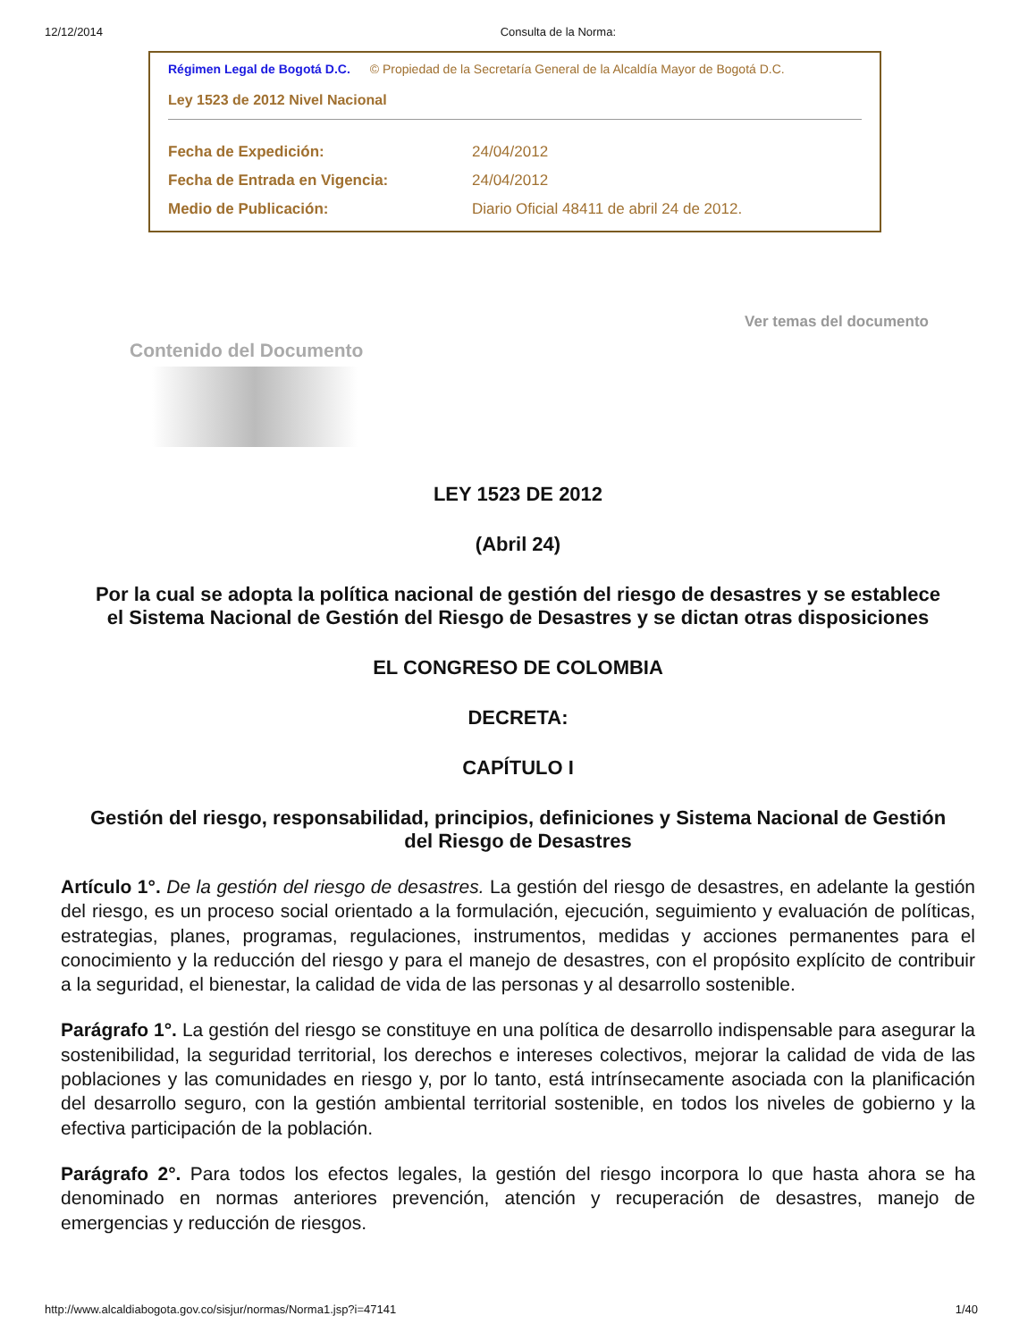12/12/2014 Consulta de la Norma:
Régimen Legal de Bogotá D.C. © Propiedad de la Secretaría General de la Alcaldía Mayor de Bogotá D.C.
Ley 1523 de 2012 Nivel Nacional
| Fecha de Expedición: | 24/04/2012 |
| Fecha de Entrada en Vigencia: | 24/04/2012 |
| Medio de Publicación: | Diario Oficial 48411 de abril 24 de 2012. |
Ver temas del documento
Contenido del Documento
LEY 1523 DE 2012
(Abril 24)
Por la cual se adopta la política nacional de gestión del riesgo de desastres y se establece el Sistema Nacional de Gestión del Riesgo de Desastres y se dictan otras disposiciones
EL CONGRESO DE COLOMBIA
DECRETA:
CAPÍTULO I
Gestión del riesgo, responsabilidad, principios, definiciones y Sistema Nacional de Gestión del Riesgo de Desastres
Artículo 1°. De la gestión del riesgo de desastres. La gestión del riesgo de desastres, en adelante la gestión del riesgo, es un proceso social orientado a la formulación, ejecución, seguimiento y evaluación de políticas, estrategias, planes, programas, regulaciones, instrumentos, medidas y acciones permanentes para el conocimiento y la reducción del riesgo y para el manejo de desastres, con el propósito explícito de contribuir a la seguridad, el bienestar, la calidad de vida de las personas y al desarrollo sostenible.
Parágrafo 1°. La gestión del riesgo se constituye en una política de desarrollo indispensable para asegurar la sostenibilidad, la seguridad territorial, los derechos e intereses colectivos, mejorar la calidad de vida de las poblaciones y las comunidades en riesgo y, por lo tanto, está intrínsecamente asociada con la planificación del desarrollo seguro, con la gestión ambiental territorial sostenible, en todos los niveles de gobierno y la efectiva participación de la población.
Parágrafo 2°. Para todos los efectos legales, la gestión del riesgo incorpora lo que hasta ahora se ha denominado en normas anteriores prevención, atención y recuperación de desastres, manejo de emergencias y reducción de riesgos.
http://www.alcaldiabogota.gov.co/sisjur/normas/Norma1.jsp?i=47141 1/40